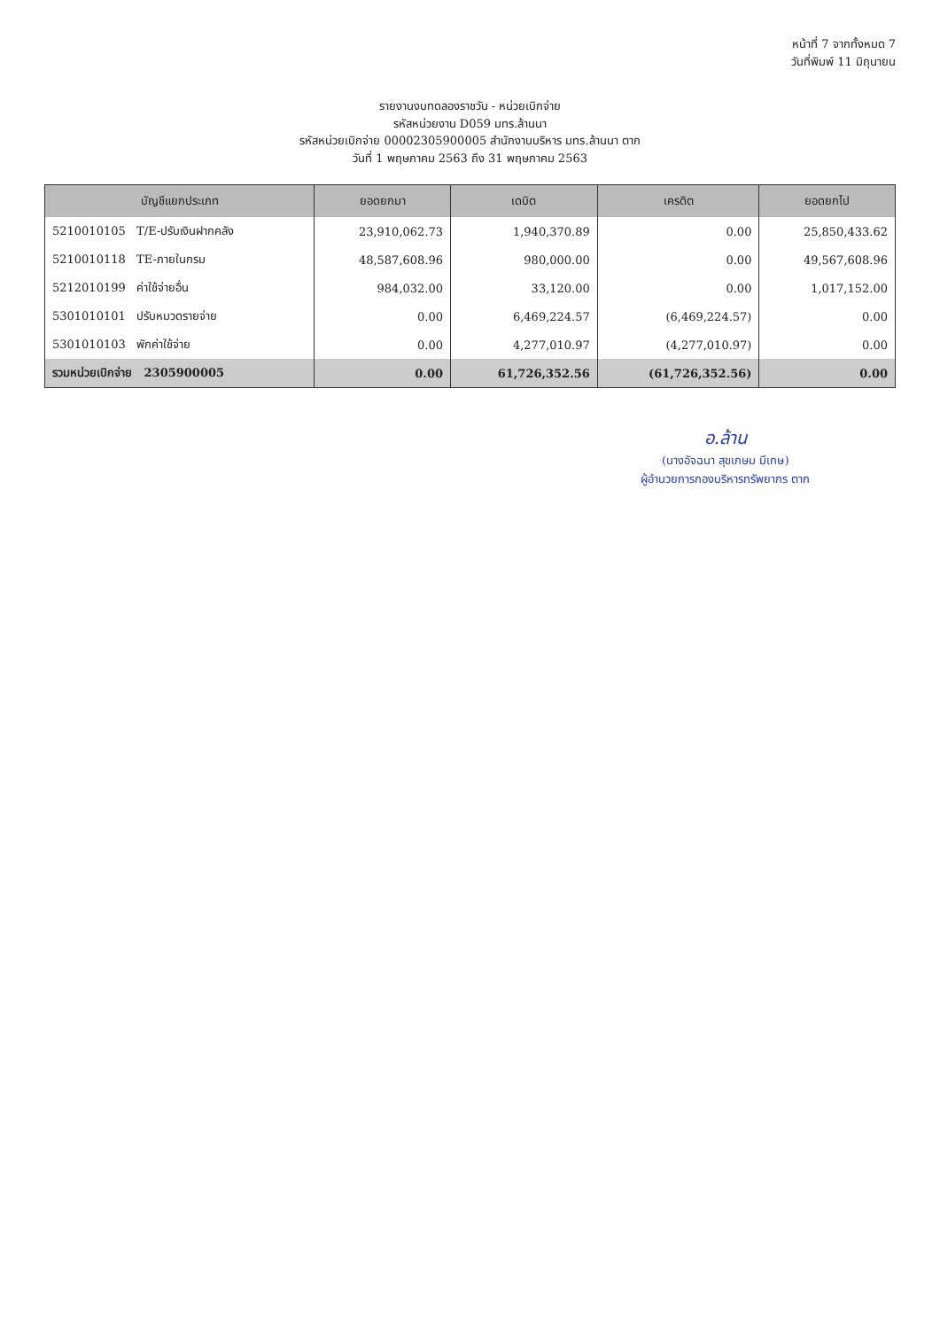หน้าที่ 7 จากทั้งหมด 7
วันที่พิมพ์ 11 มิถุนายน
รายงานงบทดลองราชวัน - หน่วยเบิกจ่าย
รหัสหน่วยงาน D059 มทร.ล้านนา
รหัสหน่วยเบิกจ่าย 00002305900005 สำนักงานบริหาร มทร.ล้านนา ตาก
วันที่ 1 พฤษภาคม 2563 ถึง 31 พฤษภาคม 2563
| บัญชีแยกประเภท | ยอดยกมา | เดบิต | เครดิต | ยอดยกไป |
| --- | --- | --- | --- | --- |
| 5210010105 T/E-ปรับเงินฝากคลัง | 23,910,062.73 | 1,940,370.89 | 0.00 | 25,850,433.62 |
| 5210010118 TE-ภายในกรม | 48,587,608.96 | 980,000.00 | 0.00 | 49,567,608.96 |
| 5212010199 ค่าใช้จ่ายอื่น | 984,032.00 | 33,120.00 | 0.00 | 1,017,152.00 |
| 5301010101 ปรับหมวดรายจ่าย | 0.00 | 6,469,224.57 | (6,469,224.57) | 0.00 |
| 5301010103 พักค่าใช้จ่าย | 0.00 | 4,277,010.97 | (4,277,010.97) | 0.00 |
| รวมหน่วยเบิกจ่าย 2305900005 | 0.00 | 61,726,352.56 | (61,726,352.56) | 0.00 |
อ.ล้าน
(นางอัจฉนา สุขเกษม มีเกษ)
ผู้อำนวยการกองบริหารทรัพยากร ตาก